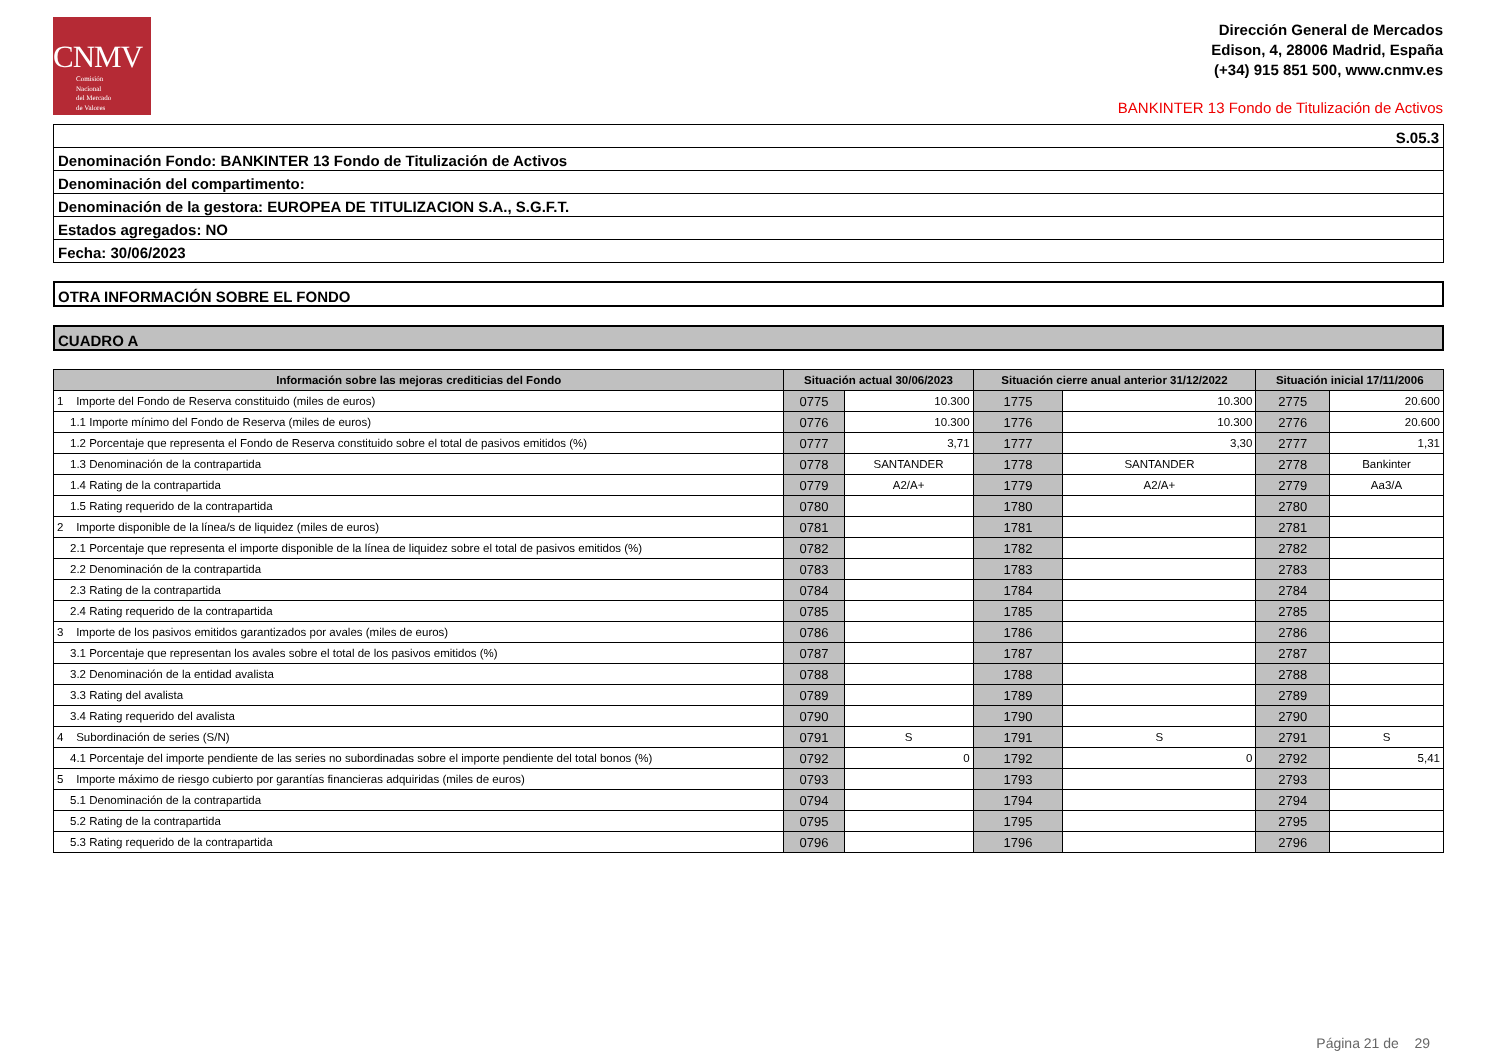CNMV
Comisión
Nacional
del Mercado
de Valores
Dirección General de Mercados
Edison, 4, 28006 Madrid, España
(+34) 915 851 500, www.cnmv.es
BANKINTER 13 Fondo de Titulización de Activos
S.05.3
Denominación Fondo: BANKINTER 13 Fondo de Titulización de Activos
Denominación del compartimento:
Denominación de la gestora: EUROPEA DE TITULIZACION S.A., S.G.F.T.
Estados agregados: NO
Fecha: 30/06/2023
OTRA INFORMACIÓN SOBRE EL FONDO
CUADRO A
| Información sobre las mejoras crediticias del Fondo | Situación actual 30/06/2023 | | Situación cierre anual anterior 31/12/2022 | | Situación inicial 17/11/2006 | |
| --- | --- | --- | --- | --- | --- | --- |
| 1 Importe del Fondo de Reserva constituido (miles de euros) | 0775 | 10.300 | 1775 | 10.300 | 2775 | 20.600 |
| 1.1 Importe mínimo del Fondo de Reserva (miles de euros) | 0776 | 10.300 | 1776 | 10.300 | 2776 | 20.600 |
| 1.2 Porcentaje que representa el Fondo de Reserva constituido sobre el total de pasivos emitidos (%) | 0777 | 3,71 | 1777 | 3,30 | 2777 | 1,31 |
| 1.3 Denominación de la contrapartida | 0778 | SANTANDER | 1778 | SANTANDER | 2778 | Bankinter |
| 1.4 Rating de la contrapartida | 0779 | A2/A+ | 1779 | A2/A+ | 2779 | Aa3/A |
| 1.5 Rating requerido de la contrapartida | 0780 | | 1780 | | 2780 | |
| 2 Importe disponible de la línea/s de liquidez (miles de euros) | 0781 | | 1781 | | 2781 | |
| 2.1 Porcentaje que representa el importe disponible de la línea de liquidez sobre el total de pasivos emitidos (%) | 0782 | | 1782 | | 2782 | |
| 2.2 Denominación de la contrapartida | 0783 | | 1783 | | 2783 | |
| 2.3 Rating de la contrapartida | 0784 | | 1784 | | 2784 | |
| 2.4 Rating requerido de la contrapartida | 0785 | | 1785 | | 2785 | |
| 3 Importe de los pasivos emitidos garantizados por avales (miles de euros) | 0786 | | 1786 | | 2786 | |
| 3.1 Porcentaje que representan los avales sobre el total de los pasivos emitidos (%) | 0787 | | 1787 | | 2787 | |
| 3.2 Denominación de la entidad avalista | 0788 | | 1788 | | 2788 | |
| 3.3 Rating del avalista | 0789 | | 1789 | | 2789 | |
| 3.4 Rating requerido del avalista | 0790 | | 1790 | | 2790 | |
| 4 Subordinación de series (S/N) | 0791 | S | 1791 | S | 2791 | S |
| 4.1 Porcentaje del importe pendiente de las series no subordinadas sobre el importe pendiente del total bonos (%) | 0792 | 0 | 1792 | 0 | 2792 | 5,41 |
| 5 Importe máximo de riesgo cubierto por garantías financieras adquiridas (miles de euros) | 0793 | | 1793 | | 2793 | |
| 5.1 Denominación de la contrapartida | 0794 | | 1794 | | 2794 | |
| 5.2 Rating de la contrapartida | 0795 | | 1795 | | 2795 | |
| 5.3 Rating requerido de la contrapartida | 0796 | | 1796 | | 2796 | |
Página 21 de 29